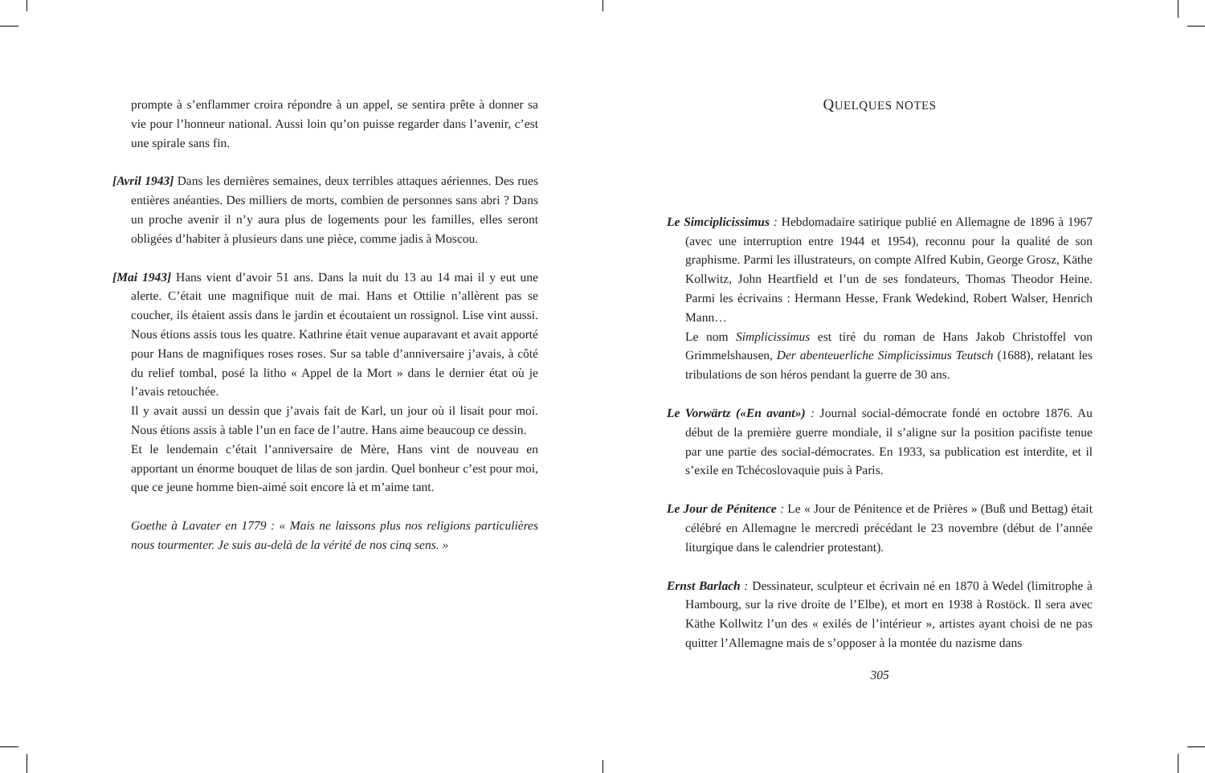prompte à s’enflammer croira répondre à un appel, se sentira prête à donner sa vie pour l’honneur national. Aussi loin qu’on puisse regarder dans l’avenir, c’est une spirale sans fin.
[Avril 1943] Dans les dernières semaines, deux terribles attaques aériennes. Des rues entières anéanties. Des milliers de morts, combien de personnes sans abri ? Dans un proche avenir il n’y aura plus de logements pour les familles, elles seront obligées d’habiter à plusieurs dans une pièce, comme jadis à Moscou.
[Mai 1943] Hans vient d’avoir 51 ans. Dans la nuit du 13 au 14 mai il y eut une alerte. C’était une magnifique nuit de mai. Hans et Ottilie n’allèrent pas se coucher, ils étaient assis dans le jardin et écoutaient un rossignol. Lise vint aussi. Nous étions assis tous les quatre. Kathrine était venue auparavant et avait apporté pour Hans de magnifiques roses roses. Sur sa table d’anniversaire j’avais, à côté du relief tombal, posé la litho « Appel de la Mort » dans le dernier état où je l’avais retouchée.
Il y avait aussi un dessin que j’avais fait de Karl, un jour où il lisait pour moi. Nous étions assis à table l’un en face de l’autre. Hans aime beaucoup ce dessin.
Et le lendemain c’était l’anniversaire de Mère, Hans vint de nouveau en apportant un énorme bouquet de lilas de son jardin. Quel bonheur c’est pour moi, que ce jeune homme bien-aimé soit encore là et m’aime tant.
Goethe à Lavater en 1779 : « Mais ne laissons plus nos religions particulières nous tourmenter. Je suis au-delà de la vérité de nos cinq sens. »
QUELQUES NOTES
Le Simciplicissimus : Hebdomadaire satirique publié en Allemagne de 1896 à 1967 (avec une interruption entre 1944 et 1954), reconnu pour la qualité de son graphisme. Parmi les illustrateurs, on compte Alfred Kubin, George Grosz, Käthe Kollwitz, John Heartfield et l’un de ses fondateurs, Thomas Theodor Heine. Parmi les écrivains : Hermann Hesse, Frank Wedekind, Robert Walser, Henrich Mann…
Le nom Simplicissimus est tiré du roman de Hans Jakob Christoffel von Grimmelshausen, Der abenteuerliche Simplicissimus Teutsch (1688), relatant les tribulations de son héros pendant la guerre de 30 ans.
Le Vorwärtz («En avant») : Journal social-démocrate fondé en octobre 1876. Au début de la première guerre mondiale, il s’aligne sur la position pacifiste tenue par une partie des social-démocrates. En 1933, sa publication est interdite, et il s’exile en Tchécoslovaquie puis à Paris.
Le Jour de Pénitence : Le « Jour de Pénitence et de Prières » (Buß und Bettag) était célébré en Allemagne le mercredi précédant le 23 novembre (début de l’année liturgique dans le calendrier protestant).
Ernst Barlach : Dessinateur, sculpteur et écrivain né en 1870 à Wedel (limitrophe à Hambourg, sur la rive droite de l’Elbe), et mort en 1938 à Rostöck. Il sera avec Käthe Kollwitz l’un des « exilés de l’intérieur », artistes ayant choisi de ne pas quitter l’Allemagne mais de s’opposer à la montée du nazisme dans
305